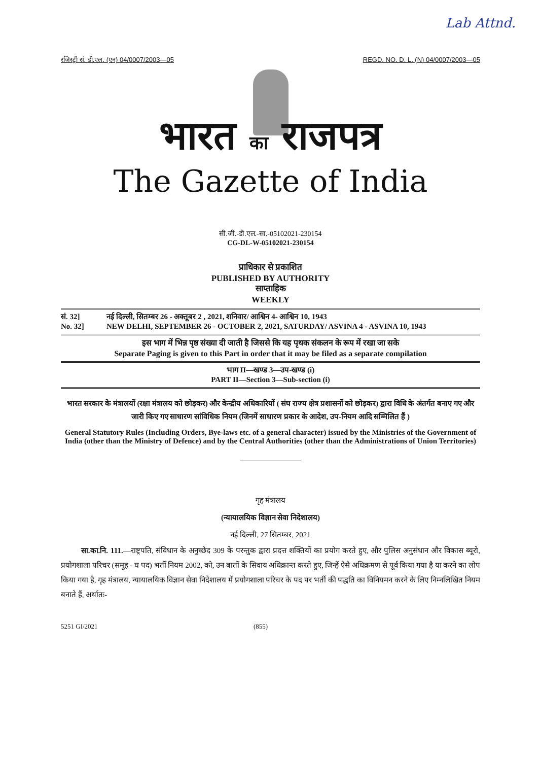Lab Attnd.
रजिस्ट्री सं. डी.एल. (एन) 04/0007/2003—05 REGD. NO. D. L. (N) 04/0007/2003—05
भारत का राजपत्र
The Gazette of India
सी.जी.-डी.एल.-सा.-05102021-230154
CG-DL-W-05102021-230154
प्राधिकार से प्रकाशित
PUBLISHED BY AUTHORITY
साप्ताहिक
WEEKLY
सं. 32] नई दिल्ली, सितम्बर 26 - अक्तूबर 2 , 2021, शनिवार/ आश्विन 4- आश्विन 10, 1943
No. 32] NEW DELHI, SEPTEMBER 26 - OCTOBER 2, 2021, SATURDAY/ ASVINA 4 - ASVINA 10, 1943
इस भाग में भिन्न पृष्ठ संख्या दी जाती है जिससे कि यह पृथक संकलन के रूप में रखा जा सके
Separate Paging is given to this Part in order that it may be filed as a separate compilation
भाग II—खण्ड 3—उप-खण्ड (i)
PART II—Section 3—Sub-section (i)
भारत सरकार के मंत्रालयों (रक्षा मंत्रालय को छोड़कर) और केन्द्रीय अधिकारियों ( संघ राज्य क्षेत्र प्रशासनों को छोड़कर) द्वारा विधि के अंतर्गत बनाए गए और जारी किए गए साधारण सांविधिक नियम (जिनमें साधारण प्रकार के आदेश, उप-नियम आदि सम्मिलित हैं )
General Statutory Rules (Including Orders, Bye-laws etc. of a general character) issued by the Ministries of the Government of India (other than the Ministry of Defence) and by the Central Authorities (other than the Administrations of Union Territories)
गृह मंत्रालय
(न्यायालयिक विज्ञान सेवा निदेशालय)
नई दिल्ली, 27 सितम्बर, 2021
सा.का.नि. 111.—राष्ट्रपति, संविधान के अनुच्छेद 309 के परन्तुक द्वारा प्रदत्त शक्तियों का प्रयोग करते हुए, और पुलिस अनुसंधान और विकास ब्यूरो, प्रयोगशाला परिचर (समूह - घ पद) भर्ती नियम 2002, को, उन बातों के सिवाय अधिक्रान्त करते हुए, जिन्हें ऐसे अधिक्रमण से पूर्व किया गया है या करने का लोप किया गया है, गृह मंत्रालय, न्यायालयिक विज्ञान सेवा निदेशालय में प्रयोगशाला परिचर के पद पर भर्ती की पद्धति का विनियमन करने के लिए निम्नलिखित नियम बनाते हैं, अर्थातः-
5251 GI/2021 (855)